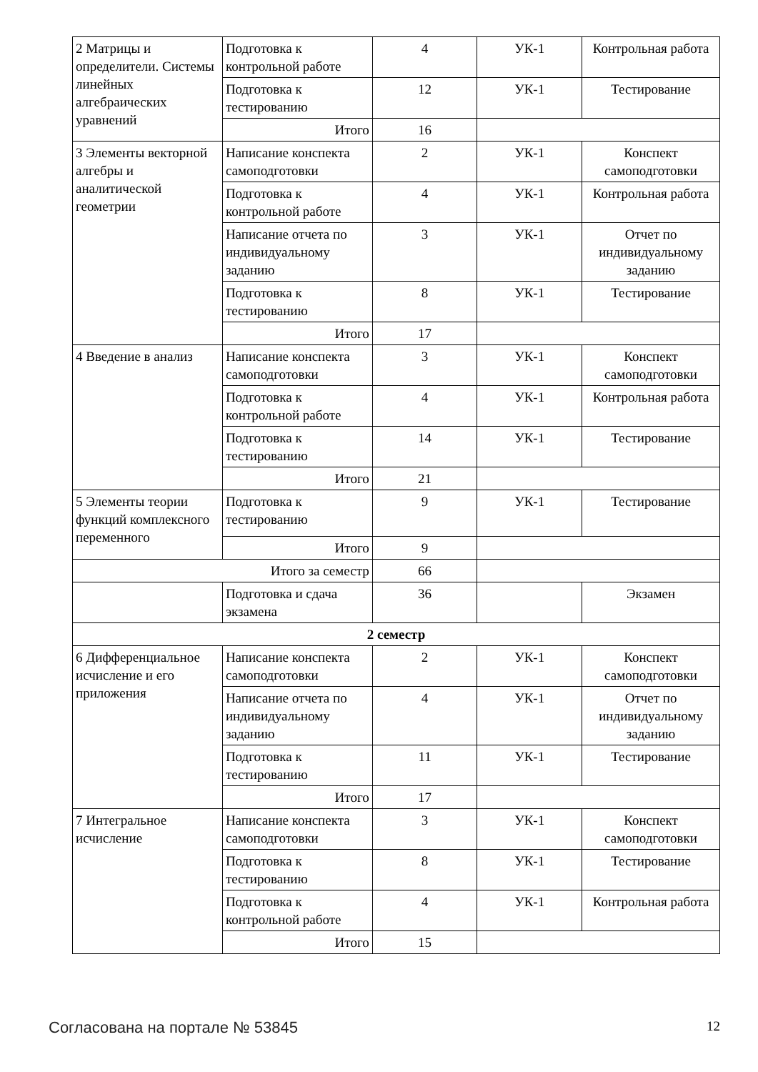| 2 Матрицы и определители. Системы линейных алгебраических уравнений | Подготовка к контрольной работе | 4 | УК-1 | Контрольная работа |
| | Подготовка к тестированию | 12 | УК-1 | Тестирование |
| | Итого | 16 | | |
| 3 Элементы векторной алгебры и аналитической геометрии | Написание конспекта самоподготовки | 2 | УК-1 | Конспект самоподготовки |
| | Подготовка к контрольной работе | 4 | УК-1 | Контрольная работа |
| | Написание отчета по индивидуальному заданию | 3 | УК-1 | Отчет по индивидуальному заданию |
| | Подготовка к тестированию | 8 | УК-1 | Тестирование |
| | Итого | 17 | | |
| 4 Введение в анализ | Написание конспекта самоподготовки | 3 | УК-1 | Конспект самоподготовки |
| | Подготовка к контрольной работе | 4 | УК-1 | Контрольная работа |
| | Подготовка к тестированию | 14 | УК-1 | Тестирование |
| | Итого | 21 | | |
| 5 Элементы теории функций комплексного переменного | Подготовка к тестированию | 9 | УК-1 | Тестирование |
| | Итого | 9 | | |
| Итого за семестр | | 66 | | |
| | Подготовка и сдача экзамена | 36 | | Экзамен |
| 2 семестр | | | | |
| 6 Дифференциальное исчисление и его приложения | Написание конспекта самоподготовки | 2 | УК-1 | Конспект самоподготовки |
| | Написание отчета по индивидуальному заданию | 4 | УК-1 | Отчет по индивидуальному заданию |
| | Подготовка к тестированию | 11 | УК-1 | Тестирование |
| | Итого | 17 | | |
| 7 Интегральное исчисление | Написание конспекта самоподготовки | 3 | УК-1 | Конспект самоподготовки |
| | Подготовка к тестированию | 8 | УК-1 | Тестирование |
| | Подготовка к контрольной работе | 4 | УК-1 | Контрольная работа |
| | Итого | 15 | | |
Согласована на портале № 53845 12